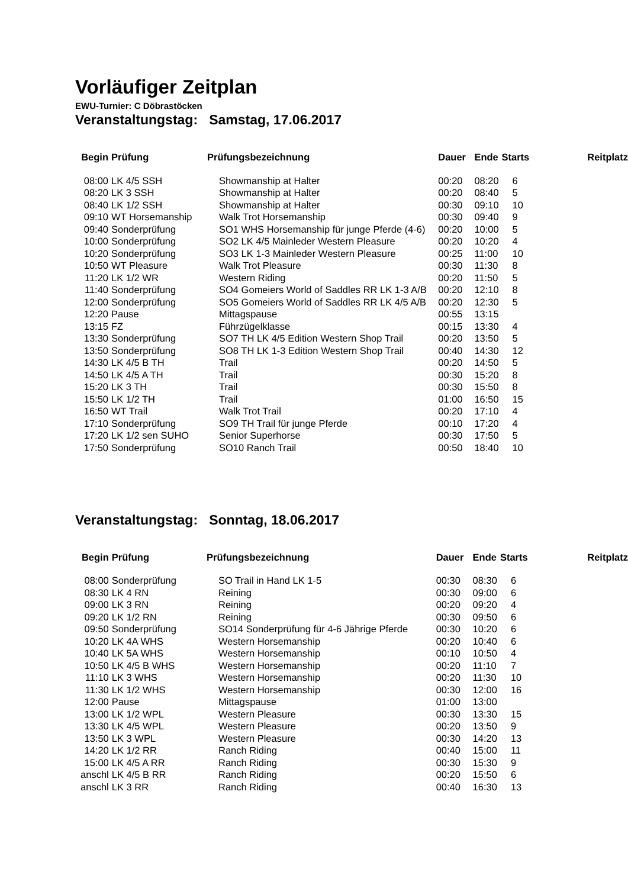Vorläufiger Zeitplan
EWU-Turnier: C Döbrastöcken
Veranstaltungstag: Samstag, 17.06.2017
| Begin | Prüfung | Prüfungsbezeichnung | Dauer | Ende | Starts | Reitplatz |
| --- | --- | --- | --- | --- | --- | --- |
| 08:00 | LK 4/5 SSH | Showmanship at Halter | 00:20 | 08:20 | 6 | |
| 08:20 | LK 3 SSH | Showmanship at Halter | 00:20 | 08:40 | 5 | |
| 08:40 | LK 1/2 SSH | Showmanship at Halter | 00:30 | 09:10 | 10 | |
| 09:10 | WT Horsemanship | Walk Trot Horsemanship | 00:30 | 09:40 | 9 | |
| 09:40 | Sonderprüfung | SO1 WHS Horsemanship für junge Pferde (4-6) | 00:20 | 10:00 | 5 | |
| 10:00 | Sonderprüfung | SO2 LK 4/5 Mainleder Western Pleasure | 00:20 | 10:20 | 4 | |
| 10:20 | Sonderprüfung | SO3 LK 1-3 Mainleder Western Pleasure | 00:25 | 11:00 | 10 | |
| 10:50 | WT Pleasure | Walk Trot Pleasure | 00:30 | 11:30 | 8 | |
| 11:20 | LK 1/2 WR | Western Riding | 00:20 | 11:50 | 5 | |
| 11:40 | Sonderprüfung | SO4 Gomeiers World of Saddles RR LK 1-3 A/B | 00:20 | 12:10 | 8 | |
| 12:00 | Sonderprüfung | SO5 Gomeiers World of Saddles RR LK 4/5 A/B | 00:20 | 12:30 | 5 | |
| 12:20 | Pause | Mittagspause | 00:55 | 13:15 | | |
| 13:15 | FZ | Führzügelklasse | 00:15 | 13:30 | 4 | |
| 13:30 | Sonderprüfung | SO7 TH LK 4/5 Edition Western Shop Trail | 00:20 | 13:50 | 5 | |
| 13:50 | Sonderprüfung | SO8 TH LK 1-3 Edition Western Shop Trail | 00:40 | 14:30 | 12 | |
| 14:30 | LK 4/5 B TH | Trail | 00:20 | 14:50 | 5 | |
| 14:50 | LK 4/5 A TH | Trail | 00:30 | 15:20 | 8 | |
| 15:20 | LK 3 TH | Trail | 00:30 | 15:50 | 8 | |
| 15:50 | LK 1/2 TH | Trail | 01:00 | 16:50 | 15 | |
| 16:50 | WT Trail | Walk Trot Trail | 00:20 | 17:10 | 4 | |
| 17:10 | Sonderprüfung | SO9 TH Trail für junge Pferde | 00:10 | 17:20 | 4 | |
| 17:20 | LK 1/2 sen SUHO | Senior Superhorse | 00:30 | 17:50 | 5 | |
| 17:50 | Sonderprüfung | SO10 Ranch Trail | 00:50 | 18:40 | 10 | |
Veranstaltungstag: Sonntag, 18.06.2017
| Begin | Prüfung | Prüfungsbezeichnung | Dauer | Ende | Starts | Reitplatz |
| --- | --- | --- | --- | --- | --- | --- |
| 08:00 | Sonderprüfung | SO Trail in Hand LK 1-5 | 00:30 | 08:30 | 6 | |
| 08:30 | LK 4 RN | Reining | 00:30 | 09:00 | 6 | |
| 09:00 | LK 3 RN | Reining | 00:20 | 09:20 | 4 | |
| 09:20 | LK 1/2 RN | Reining | 00:30 | 09:50 | 6 | |
| 09:50 | Sonderprüfung | SO14 Sonderprüfung für 4-6 Jährige Pferde | 00:30 | 10:20 | 6 | |
| 10:20 | LK 4A WHS | Western Horsemanship | 00:20 | 10:40 | 6 | |
| 10:40 | LK 5A WHS | Western Horsemanship | 00:10 | 10:50 | 4 | |
| 10:50 | LK 4/5 B WHS | Western Horsemanship | 00:20 | 11:10 | 7 | |
| 11:10 | LK 3 WHS | Western Horsemanship | 00:20 | 11:30 | 10 | |
| 11:30 | LK 1/2 WHS | Western Horsemanship | 00:30 | 12:00 | 16 | |
| 12:00 | Pause | Mittagspause | 01:00 | 13:00 | | |
| 13:00 | LK 1/2 WPL | Western Pleasure | 00:30 | 13:30 | 15 | |
| 13:30 | LK 4/5 WPL | Western Pleasure | 00:20 | 13:50 | 9 | |
| 13:50 | LK 3 WPL | Western Pleasure | 00:30 | 14:20 | 13 | |
| 14:20 | LK 1/2 RR | Ranch Riding | 00:40 | 15:00 | 11 | |
| 15:00 | LK 4/5 A RR | Ranch Riding | 00:30 | 15:30 | 9 | |
| anschl | LK 4/5 B RR | Ranch Riding | 00:20 | 15:50 | 6 | |
| anschl | LK 3 RR | Ranch Riding | 00:40 | 16:30 | 13 | |